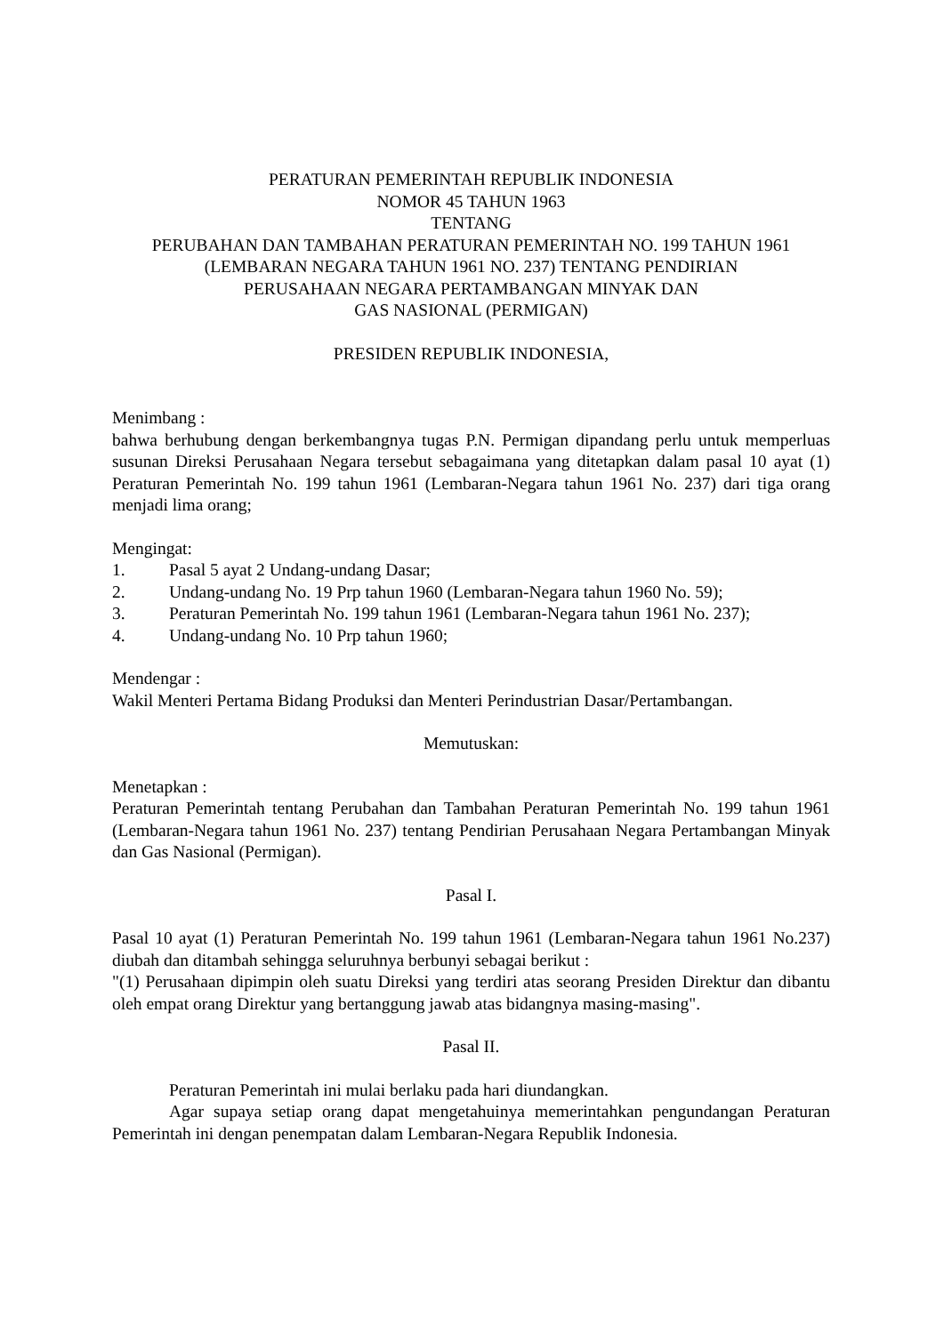PERATURAN PEMERINTAH REPUBLIK INDONESIA
NOMOR 45 TAHUN 1963
TENTANG
PERUBAHAN DAN TAMBAHAN PERATURAN PEMERINTAH NO. 199 TAHUN 1961
(LEMBARAN NEGARA TAHUN 1961 NO. 237) TENTANG PENDIRIAN
PERUSAHAAN NEGARA PERTAMBANGAN MINYAK DAN
GAS NASIONAL (PERMIGAN)
PRESIDEN REPUBLIK INDONESIA,
Menimbang :
bahwa berhubung dengan berkembangnya tugas P.N. Permigan dipandang perlu untuk memperluas susunan Direksi Perusahaan Negara tersebut sebagaimana yang ditetapkan dalam pasal 10 ayat (1) Peraturan Pemerintah No. 199 tahun 1961 (Lembaran-Negara tahun 1961 No. 237) dari tiga orang menjadi lima orang;
Mengingat:
1. Pasal 5 ayat 2 Undang-undang Dasar;
2. Undang-undang No. 19 Prp tahun 1960 (Lembaran-Negara tahun 1960 No. 59);
3. Peraturan Pemerintah No. 199 tahun 1961 (Lembaran-Negara tahun 1961 No. 237);
4. Undang-undang No. 10 Prp tahun 1960;
Mendengar :
Wakil Menteri Pertama Bidang Produksi dan Menteri Perindustrian Dasar/Pertambangan.
Memutuskan:
Menetapkan :
Peraturan Pemerintah tentang Perubahan dan Tambahan Peraturan Pemerintah No. 199 tahun 1961 (Lembaran-Negara tahun 1961 No. 237) tentang Pendirian Perusahaan Negara Pertambangan Minyak dan Gas Nasional (Permigan).
Pasal I.
Pasal 10 ayat (1) Peraturan Pemerintah No. 199 tahun 1961 (Lembaran-Negara tahun 1961 No.237) diubah dan ditambah sehingga seluruhnya berbunyi sebagai berikut :
"(1) Perusahaan dipimpin oleh suatu Direksi yang terdiri atas seorang Presiden Direktur dan dibantu oleh empat orang Direktur yang bertanggung jawab atas bidangnya masing-masing".
Pasal II.
Peraturan Pemerintah ini mulai berlaku pada hari diundangkan.
Agar supaya setiap orang dapat mengetahuinya memerintahkan pengundangan Peraturan Pemerintah ini dengan penempatan dalam Lembaran-Negara Republik Indonesia.